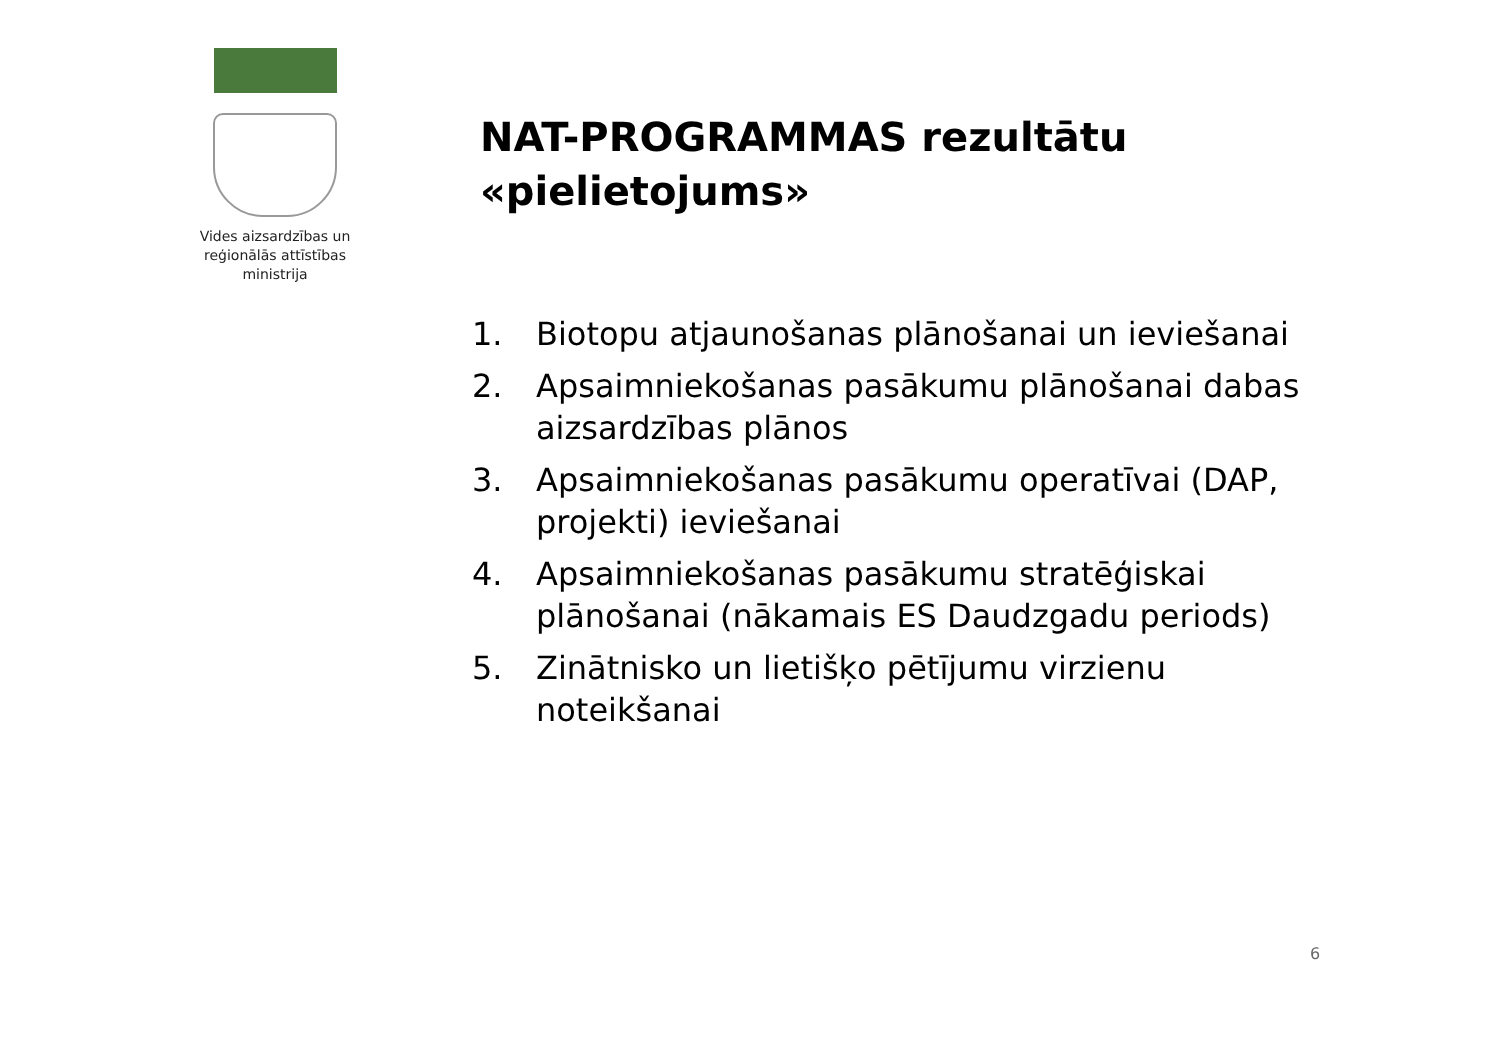Vides aizsardzības un
reģionālās attīstības
ministrija
NAT-PROGRAMMAS rezultātu
«pielietojums»
1. Biotopu atjaunošanas plānošanai un ieviešanai
2. Apsaimniekošanas pasākumu plānošanai dabas aizsardzības plānos
3. Apsaimniekošanas pasākumu operatīvai (DAP, projekti) ieviešanai
4. Apsaimniekošanas pasākumu stratēģiskai plānošanai (nākamais ES Daudzgadu periods)
5. Zinātnisko un lietišķo pētījumu virzienu noteikšanai
6